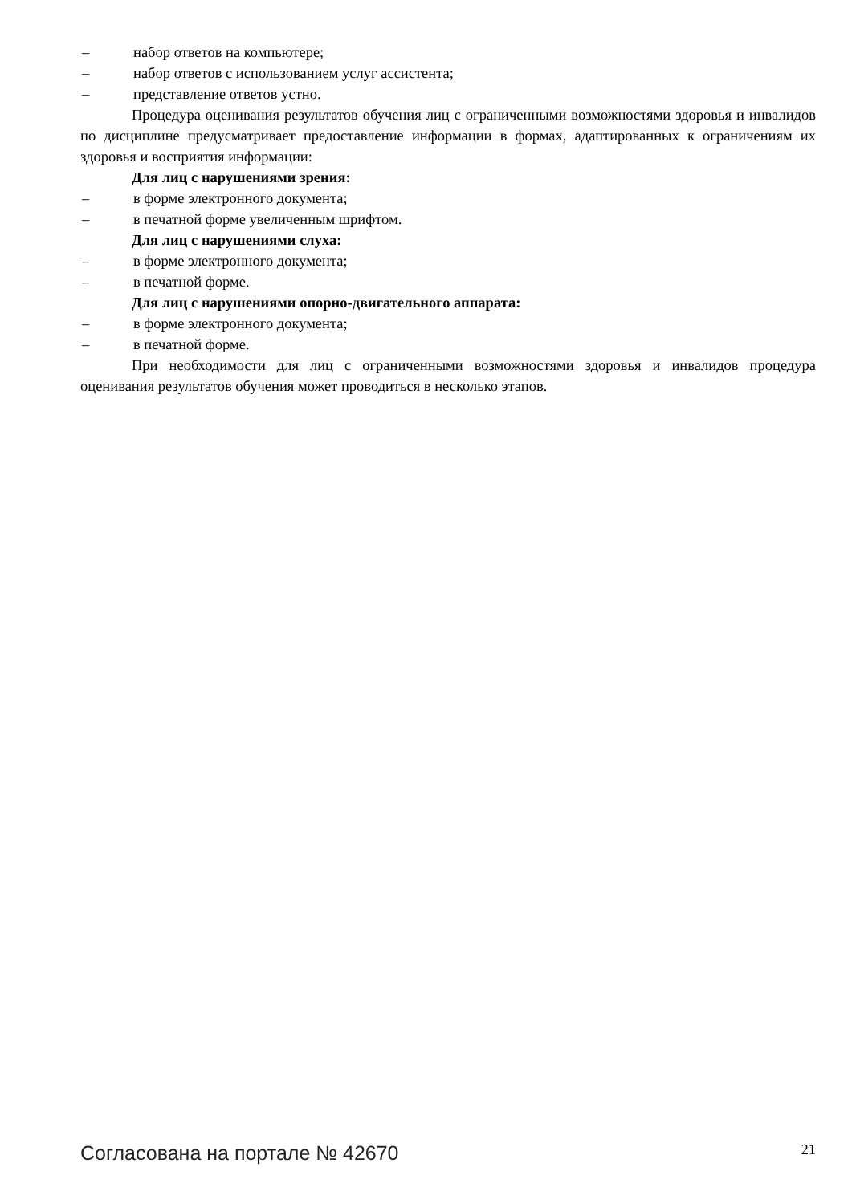– набор ответов на компьютере;
– набор ответов с использованием услуг ассистента;
– представление ответов устно.
Процедура оценивания результатов обучения лиц с ограниченными возможностями здоровья и инвалидов по дисциплине предусматривает предоставление информации в формах, адаптированных к ограничениям их здоровья и восприятия информации:
Для лиц с нарушениями зрения:
– в форме электронного документа;
– в печатной форме увеличенным шрифтом.
Для лиц с нарушениями слуха:
– в форме электронного документа;
– в печатной форме.
Для лиц с нарушениями опорно-двигательного аппарата:
– в форме электронного документа;
– в печатной форме.
При необходимости для лиц с ограниченными возможностями здоровья и инвалидов процедура оценивания результатов обучения может проводиться в несколько этапов.
Согласована на портале № 42670 21